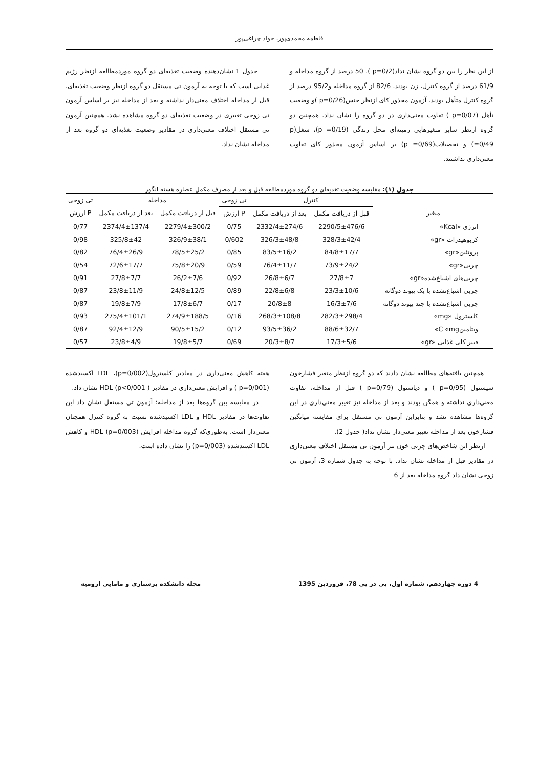فاطمه محمدی‌پور، جواد چراغی‌پور
از این نظر را بین دو گروه نشان نداد(p=0/2 ). 50 درصد از گروه مداخله و 61/9 درصد از گروه کنترل، زن بودند. 82/6 از گروه مداخله و95/2 درصد از گروه کنترل متأهل بودند. آزمون مجذور کای ازنظر جنس(p=0/26 )و وضعیت تأهل (p=0/07 ) تفاوت معنی‌داری در دو گروه را نشان نداد. همچنین دو گروه ازنظر سایر متغیرهایی زمینه‌ای محل زندگی (p =0/19)، شغل(p =0/49) و تحصیلات(p =0/69) بر اساس آزمون مجذور کای تفاوت معنی‌داری نداشتند.
جدول 1 نشان‌دهنده وضعیت تغذیه‌ای دو گروه موردمطالعه ازنظر رژیم غذایی است که با توجه به آزمون تی مستقل دو گروه ازنظر وضعیت تغذیه‌ای، قبل از مداخله اختلاف معنی‌دار نداشته و بعد از مداخله نیز بر اساس آزمون تی زوجی تغییری در وضعیت تغذیه‌ای دو گروه مشاهده نشد. همچنین آزمون تی مستقل اختلاف معنی‌داری در مقادیر وضعیت تغذیه‌ای دو گروه بعد از مداخله نشان نداد.
جدول (۱): مقایسه وضعیت تغذیه‌ای دو گروه موردمطالعه قبل و بعد از مصرف مکمل عصاره هسته انگور
| | کنترل | | تی زوجی | مداخله | | تی زوجی |
| --- | --- | --- | --- | --- | --- | --- |
| متغیر | قبل از دریافت مکمل | بعد از دریافت مکمل | ارزش P | قبل از دریافت مکمل | بعد از دریافت مکمل | ارزش P |
| انرژی «Kcal» | 2290/5±476/6 | 2332/4±274/6 | 0/75 | 2279/4±300/2 | 2374/4±137/4 | 0/77 |
| کربوهیدرات «gr» | 328/3±42/4 | 326/3±48/8 | 0/602 | 326/9±38/1 | 325/8±42 | 0/98 |
| پروتئین«gr» | 84/8±17/7 | 83/5±16/2 | 0/85 | 78/5±25/2 | 76/4±26/9 | 0/82 |
| چربی«gr» | 73/9±24/2 | 76/4±11/7 | 0/59 | 75/8±20/9 | 72/6±17/7 | 0/54 |
| چربی‌های اشباع‌شده«gr» | 27/8±7 | 26/8±6/7 | 0/92 | 26/2±7/6 | 27/8±7/7 | 0/91 |
| چربی اشباع‌نشده با یک پیوند دوگانه | 23/3±10/6 | 22/8±6/8 | 0/89 | 24/8±12/5 | 23/8±11/9 | 0/87 |
| چربی اشباع‌نشده با چند پیوند دوگانه | 16/3±7/6 | 20/8±8 | 0/17 | 17/8±6/7 | 19/8±7/9 | 0/87 |
| کلسترول «mg» | 282/3±298/4 | 268/3±108/8 | 0/16 | 274/9±188/5 | 275/4±101/1 | 0/93 |
| ویتامینC «mg» | 88/6±32/7 | 93/5±36/2 | 0/12 | 90/5±15/2 | 92/4±12/9 | 0/87 |
| فیبر کلی غذایی «gr» | 17/3±5/6 | 20/3±8/7 | 0/69 | 19/8±5/7 | 23/8±4/9 | 0/57 |
همچنین یافته‌های مطالعه نشان دادند که دو گروه ازنظر متغیر فشارخون سیستول (p=0/95 ) و دیاستول (p=0/79 ) قبل از مداخله، تفاوت معنی‌داری نداشته و همگن بودند و بعد از مداخله نیز تغییر معنی‌داری در این گروه‌ها مشاهده نشد و بنابراین آزمون تی مستقل برای مقایسه میانگین فشارخون بعد از مداخله تغییر معنی‌دار نشان نداد( جدول 2).
ازنظر این شاخص‌های چربی خون نیز آزمون تی مستقل اختلاف معنی‌داری در مقادیر قبل از مداخله نشان نداد. با توجه به جدول شماره 3، آزمون تی زوجی نشان داد گروه مداخله بعد از 6
هفته کاهش معنی‌داری در مقادیر کلسترول(p=0/002)، LDL اکسیدشده (p=0/001 ) و افزایش معنی‌داری در مقادیر HDL (p<0/001 ) نشان داد.
در مقایسه بین گروه‌ها بعد از مداخله؛ آزمون تی مستقل نشان داد این تفاوت‌ها در مقادیر HDL و LDL اکسیدشده نسبت به گروه کنترل همچنان معنی‌دار است. به‌طوری‌که گروه مداخله افزایش HDL (p=0/003) و کاهش LDL اکسیدشده (p=0/003) را نشان داده است.
4 دوره چهاردهم، شماره اول، پی در پی 78، فروردین 1395 مجله دانشکده پرستاری و مامایی ارومیه